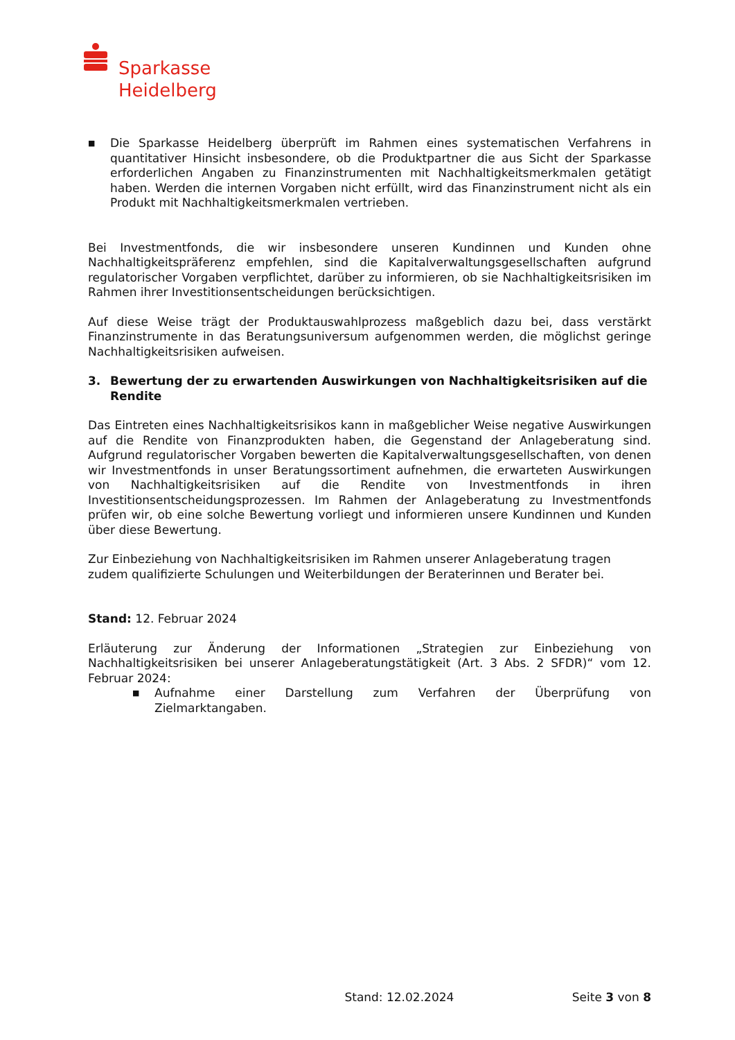Sparkasse
Heidelberg
■
Die Sparkasse Heidelberg überprüft im Rahmen eines systematischen Verfahrens in quantitativer Hinsicht insbesondere, ob die Produktpartner die aus Sicht der Sparkasse erforderlichen Angaben zu Finanzinstrumenten mit Nachhaltigkeitsmerkmalen getätigt haben. Werden die internen Vorgaben nicht erfüllt, wird das Finanzinstrument nicht als ein Produkt mit Nachhaltigkeitsmerkmalen vertrieben.
Bei Investmentfonds, die wir insbesondere unseren Kundinnen und Kunden ohne Nachhaltigkeitspräferenz empfehlen, sind die Kapitalverwaltungsgesellschaften aufgrund regulatorischer Vorgaben verpflichtet, darüber zu informieren, ob sie Nachhaltigkeitsrisiken im Rahmen ihrer Investitionsentscheidungen berücksichtigen.
Auf diese Weise trägt der Produktauswahlprozess maßgeblich dazu bei, dass verstärkt Finanzinstrumente in das Beratungsuniversum aufgenommen werden, die möglichst geringe Nachhaltigkeitsrisiken aufweisen.
3. Bewertung der zu erwartenden Auswirkungen von Nachhaltigkeitsrisiken auf die Rendite
Das Eintreten eines Nachhaltigkeitsrisikos kann in maßgeblicher Weise negative Auswirkungen auf die Rendite von Finanzprodukten haben, die Gegenstand der Anlageberatung sind. Aufgrund regulatorischer Vorgaben bewerten die Kapitalverwaltungsgesellschaften, von denen wir Investmentfonds in unser Beratungssortiment aufnehmen, die erwarteten Auswirkungen von Nachhaltigkeitsrisiken auf die Rendite von Investmentfonds in ihren Investitionsentscheidungsprozessen. Im Rahmen der Anlageberatung zu Investmentfonds prüfen wir, ob eine solche Bewertung vorliegt und informieren unsere Kundinnen und Kunden über diese Bewertung.
Zur Einbeziehung von Nachhaltigkeitsrisiken im Rahmen unserer Anlageberatung tragen zudem qualifizierte Schulungen und Weiterbildungen der Beraterinnen und Berater bei.
Stand: 12. Februar 2024
Erläuterung zur Änderung der Informationen „Strategien zur Einbeziehung von Nachhaltigkeitsrisiken bei unserer Anlageberatungstätigkeit (Art. 3 Abs. 2 SFDR)“ vom 12. Februar 2024:
■
Aufnahme einer Darstellung zum Verfahren der Überprüfung von Zielmarktangaben.
Stand: 12.02.2024 Seite 3 von 8